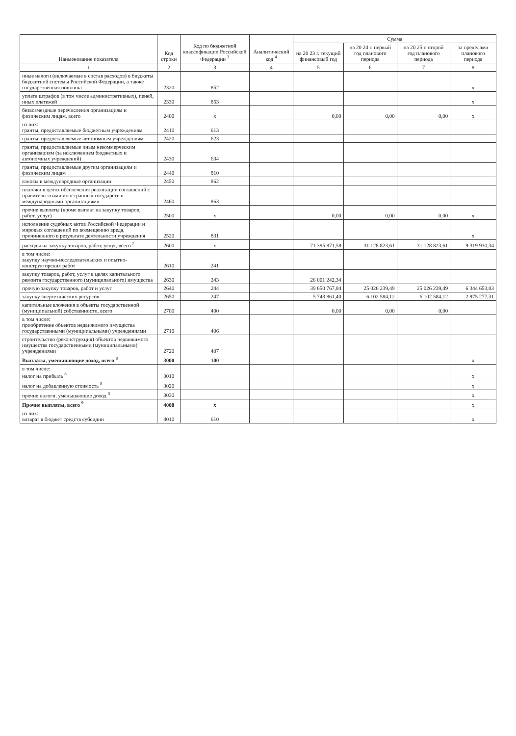| Наименование показателя | Код строки | Код по бюджетной классификации Российской Федерации <sup>3</sup> | Аналитический код <sup>4</sup> | Сумма | | | |
| --- | --- | --- | --- | --- | --- | --- | --- |
| | | | | на 20 23 г. текущий финансовый год | на 20 24 г. первый год планового периода | на 20 25 г. второй год планового периода | за пределами планового периода |
| 1 | 2 | 3 | 4 | 5 | 6 | 7 | 8 |
| иные налоги (включаемые в состав расходов) в бюджеты бюджетной системы Российской Федерации, а также государственная пошлина | 2320 | 852 | | | | | x |
| уплата штрафов (в том числе административных), пеней, иных платежей | 2330 | 853 | | | | | x |
| безвозмездные перечисления организациям и физическим лицам, всего | 2400 | x | | 0,00 | 0,00 | 0,00 | x |
| из них: гранты, предоставляемые бюджетным учреждениям | 2410 | 613 | | | | | |
| гранты, предоставляемые автономным учреждениям | 2420 | 623 | | | | | |
| гранты, предоставляемые иным некоммерческим организациям (за исключением бюджетных и автономных учреждений) | 2430 | 634 | | | | | |
| гранты, предоставляемые другим организациям и физическим лицам | 2440 | 810 | | | | | |
| взносы в международные организации | 2450 | 862 | | | | | |
| платежи в целях обеспечения реализации соглашений с правительствами иностранных государств и международными организациями | 2460 | 863 | | | | | |
| прочие выплаты (кроме выплат на закупку товаров, работ, услуг) | 2500 | x | | 0,00 | 0,00 | 0,00 | x |
| исполнение судебных актов Российской Федерации и мировых соглашений по возмещению вреда, причиненного в результате деятельности учреждения | 2520 | 831 | | | | | x |
| расходы на закупку товаров, работ, услуг, всего <sup>7</sup> | 2600 | x | | 71 395 871,58 | 31 128 823,61 | 31 128 823,61 | 9 319 930,34 |
| в том числе: закупку научно-исследовательских и опытно-конструкторских работ | 2610 | 241 | | | | | |
| закупку товаров, работ, услуг в целях капитального ремонта государственного (муниципального) имущества | 2630 | 243 | | 26 001 242,34 | | | |
| прочую закупку товаров, работ и услуг | 2640 | 244 | | 39 650 767,84 | 25 026 239,49 | 25 026 239,49 | 6 344 653,03 |
| закупку энергетических ресурсов | 2650 | 247 | | 5 743 861,40 | 6 102 584,12 | 6 102 584,12 | 2 975 277,31 |
| капитальные вложения в объекты государственной (муниципальной) собственности, всего | 2700 | 400 | | 0,00 | 0,00 | 0,00 | |
| в том числе: приобретение объектов недвижимого имущества государственными (муниципальными) учреждениями | 2710 | 406 | | | | | |
| строительство (реконструкция) объектов недвижимого имущества государственными (муниципальными) учреждениями | 2720 | 407 | | | | | |
| Выплаты, уменьшающие доход, всего <sup>8</sup> | 3000 | 100 | | | | | x |
| в том числе: налог на прибыль <sup>8</sup> | 3010 | | | | | | x |
| налог на добавленную стоимость <sup>8</sup> | 3020 | | | | | | x |
| прочие налоги, уменьшающие доход <sup>8</sup> | 3030 | | | | | | x |
| Прочие выплаты, всего <sup>9</sup> | 4000 | x | | | | | x |
| из них: возврат в бюджет средств субсидии | 4010 | 610 | | | | | x |